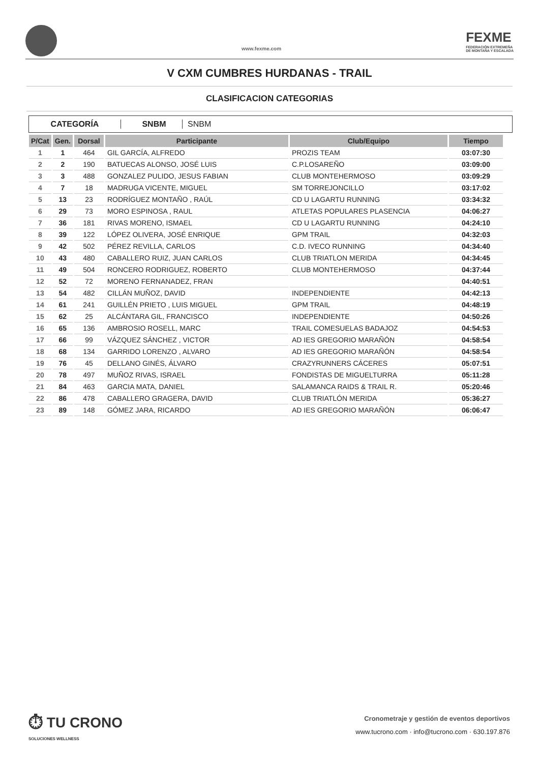www.fexme.com
FEXME
FEDERACIÓN EXTREMEÑA
DE MONTAÑA Y ESCALADA
V CXM CUMBRES HURDANAS - TRAIL
CLASIFICACION CATEGORIAS
CATEGORÍA SNBM SNBM
| P/Cat | Gen. | Dorsal | Participante | Club/Equipo | Tiempo |
| --- | --- | --- | --- | --- | --- |
| 1 | 1 | 464 | GIL GARCÍA, ALFREDO | PROZIS TEAM | 03:07:30 |
| 2 | 2 | 190 | BATUECAS ALONSO, JOSÉ LUIS | C.P.LOSAREÑO | 03:09:00 |
| 3 | 3 | 488 | GONZALEZ PULIDO, JESUS FABIAN | CLUB MONTEHERMOSO | 03:09:29 |
| 4 | 7 | 18 | MADRUGA VICENTE, MIGUEL | SM TORREJONCILLO | 03:17:02 |
| 5 | 13 | 23 | RODRÍGUEZ MONTAÑO , RAÚL | CD U LAGARTU RUNNING | 03:34:32 |
| 6 | 29 | 73 | MORO ESPINOSA , RAUL | ATLETAS POPULARES PLASENCIA | 04:06:27 |
| 7 | 36 | 181 | RIVAS MORENO, ISMAEL | CD U LAGARTU RUNNING | 04:24:10 |
| 8 | 39 | 122 | LÓPEZ OLIVERA, JOSÉ ENRIQUE | GPM TRAIL | 04:32:03 |
| 9 | 42 | 502 | PÉREZ REVILLA, CARLOS | C.D. IVECO RUNNING | 04:34:40 |
| 10 | 43 | 480 | CABALLERO RUIZ, JUAN CARLOS | CLUB TRIATLON MERIDA | 04:34:45 |
| 11 | 49 | 504 | RONCERO RODRIGUEZ, ROBERTO | CLUB MONTEHERMOSO | 04:37:44 |
| 12 | 52 | 72 | MORENO FERNANADEZ, FRAN | | 04:40:51 |
| 13 | 54 | 482 | CILLÁN MUÑOZ, DAVID | INDEPENDIENTE | 04:42:13 |
| 14 | 61 | 241 | GUILLÉN PRIETO , LUIS MIGUEL | GPM TRAIL | 04:48:19 |
| 15 | 62 | 25 | ALCÁNTARA GIL, FRANCISCO | INDEPENDIENTE | 04:50:26 |
| 16 | 65 | 136 | AMBROSIO ROSELL, MARC | TRAIL COMESUELAS BADAJOZ | 04:54:53 |
| 17 | 66 | 99 | VÁZQUEZ SÁNCHEZ , VICTOR | AD IES GREGORIO MARAÑÓN | 04:58:54 |
| 18 | 68 | 134 | GARRIDO LORENZO , ALVARO | AD IES GREGORIO MARAÑÓN | 04:58:54 |
| 19 | 76 | 45 | DELLANO GINÉS, ÁLVARO | CRAZYRUNNERS CÁCERES | 05:07:51 |
| 20 | 78 | 497 | MUÑOZ RIVAS, ISRAEL | FONDISTAS DE MIGUELTURRA | 05:11:28 |
| 21 | 84 | 463 | GARCIA MATA, DANIEL | SALAMANCA RAIDS & TRAIL R. | 05:20:46 |
| 22 | 86 | 478 | CABALLERO GRAGERA, DAVID | CLUB TRIATLÓN MERIDA | 05:36:27 |
| 23 | 89 | 148 | GÓMEZ JARA, RICARDO | AD IES GREGORIO MARAÑÓN | 06:06:47 |
⏱ TU CRONO
SOLUCIONES WELLNESS
Cronometraje y gestión de eventos deportivos
www.tucrono.com · info@tucrono.com · 630.197.876